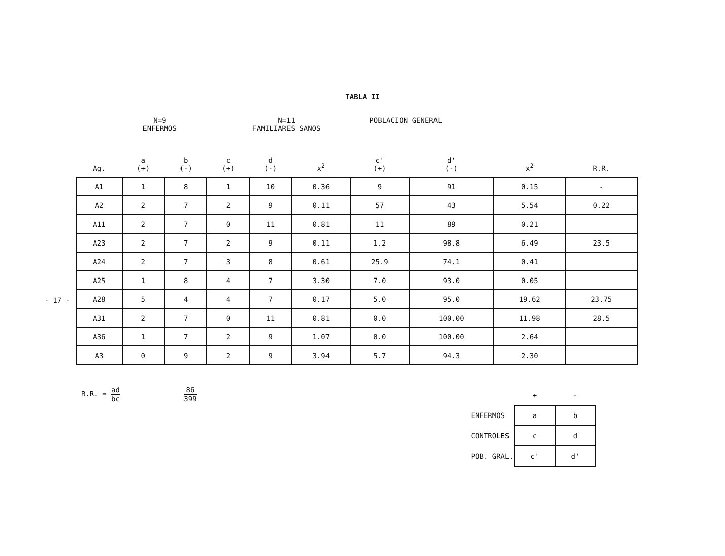TABLA II
- 17 -
N=9
ENFERMOS
N=11
FAMILIARES SANOS
POBLACION GENERAL
| Ag. | a (+) | b (-) | c (+) | d (-) | x<sup>2</sup> | c' (+) | d' (-) | x<sup>2</sup> | R.R. |
| --- | --- | --- | --- | --- | --- | --- | --- | --- | --- |
| A1 | 1 | 8 | 1 | 10 | 0.36 | 9 | 91 | 0.15 | - |
| A2 | 2 | 7 | 2 | 9 | 0.11 | 57 | 43 | 5.54 | 0.22 |
| A11 | 2 | 7 | 0 | 11 | 0.81 | 11 | 89 | 0.21 | |
| A23 | 2 | 7 | 2 | 9 | 0.11 | 1.2 | 98.8 | 6.49 | 23.5 |
| A24 | 2 | 7 | 3 | 8 | 0.61 | 25.9 | 74.1 | 0.41 | |
| A25 | 1 | 8 | 4 | 7 | 3.30 | 7.0 | 93.0 | 0.05 | |
| A28 | 5 | 4 | 4 | 7 | 0.17 | 5.0 | 95.0 | 19.62 | 23.75 |
| A31 | 2 | 7 | 0 | 11 | 0.81 | 0.0 | 100.00 | 11.98 | 28.5 |
| A36 | 1 | 7 | 2 | 9 | 1.07 | 0.0 | 100.00 | 2.64 | |
| A3 | 0 | 9 | 2 | 9 | 3.94 | 5.7 | 94.3 | 2.30 | |
R.R. = ad bc 86 399
| | + | - |
| ENFERMOS | a | b |
| CONTROLES | c | d |
| POB. GRAL. | c' | d' |